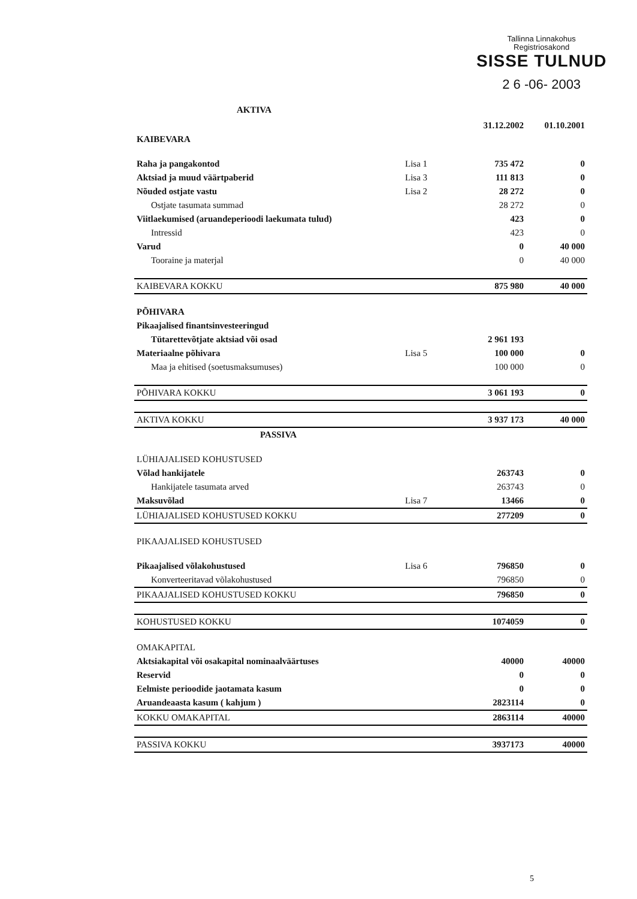Tallinna Linnakohus
Registriosakond
SISSE TULNUD
2 6 -06- 2003
AKTIVA
| | | 31.12.2002 | 01.10.2001 |
| KAIBEVARA | | | |
| Raha ja pangakontod | Lisa 1 | 735 472 | 0 |
| Aktsiad ja muud väärtpaberid | Lisa 3 | 111 813 | 0 |
| Nõuded ostjate vastu | Lisa 2 | 28 272 | 0 |
| Ostjate tasumata summad | | 28 272 | 0 |
| Viitlaekumised (aruandeperioodi laekumata tulud) | | 423 | 0 |
| Intressid | | 423 | 0 |
| Varud | | 0 | 40 000 |
| Tooraine ja materjal | | 0 | 40 000 |
| KAIBEVARA KOKKU | | 875 980 | 40 000 |
| PÕHIVARA | | | |
| Pikaajalised finantsinvesteeringud | | | |
| Tütarettevõtjate aktsiad või osad | | 2 961 193 | |
| Materiaalne põhivara | Lisa 5 | 100 000 | 0 |
| Maa ja ehitised (soetusmaksumuses) | | 100 000 | 0 |
| PÕHIVARA KOKKU | | 3 061 193 | 0 |
| AKTIVA KOKKU | | 3 937 173 | 40 000 |
| PASSIVA | | | |
| LÜHIAJALISED KOHUSTUSED | | | |
| Võlad hankijatele | | 263743 | 0 |
| Hankijatele tasumata arved | | 263743 | 0 |
| Maksuvõlad | Lisa 7 | 13466 | 0 |
| LÜHIAJALISED KOHUSTUSED KOKKU | | 277209 | 0 |
| PIKAAJALISED KOHUSTUSED | | | |
| Pikaajalised võlakohustused | Lisa 6 | 796850 | 0 |
| Konverteeritavad võlakohustused | | 796850 | 0 |
| PIKAAJALISED KOHUSTUSED KOKKU | | 796850 | 0 |
| KOHUSTUSED KOKKU | | 1074059 | 0 |
| OMAKAPITAL | | | |
| Aktsiakapital või osakapital nominaalväärtuses | | 40000 | 40000 |
| Reservid | | 0 | 0 |
| Eelmiste perioodide jaotamata kasum | | 0 | 0 |
| Aruandeaasta kasum ( kahjum ) | | 2823114 | 0 |
| KOKKU OMAKAPITAL | | 2863114 | 40000 |
| PASSIVA KOKKU | | 3937173 | 40000 |
5